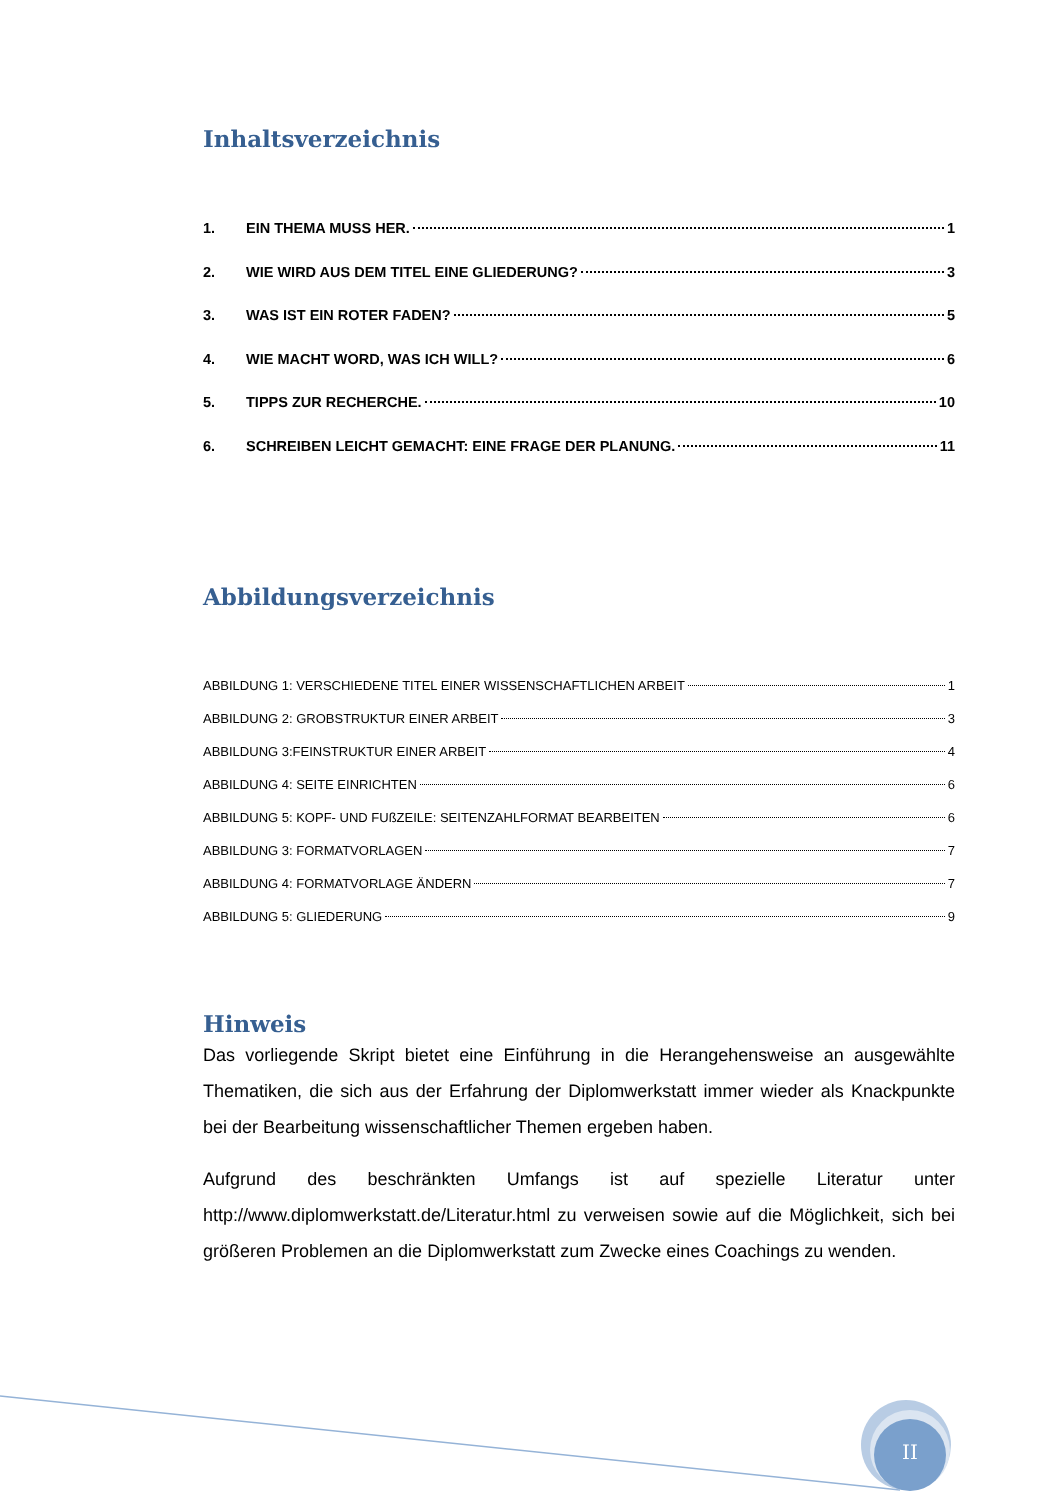Inhaltsverzeichnis
1. EIN THEMA MUSS HER. 1
2. WIE WIRD AUS DEM TITEL EINE GLIEDERUNG? 3
3. WAS IST EIN ROTER FADEN? 5
4. WIE MACHT WORD, WAS ICH WILL? 6
5. TIPPS ZUR RECHERCHE. 10
6. SCHREIBEN LEICHT GEMACHT: EINE FRAGE DER PLANUNG. 11
Abbildungsverzeichnis
ABBILDUNG 1: VERSCHIEDENE TITEL EINER WISSENSCHAFTLICHEN ARBEIT 1
ABBILDUNG 2: GROBSTRUKTUR EINER ARBEIT 3
ABBILDUNG 3:FEINSTRUKTUR EINER ARBEIT 4
ABBILDUNG 4: SEITE EINRICHTEN 6
ABBILDUNG 5: KOPF- UND FUßZEILE: SEITENZAHLFORMAT BEARBEITEN 6
ABBILDUNG 3: FORMATVORLAGEN 7
ABBILDUNG 4: FORMATVORLAGE ÄNDERN 7
ABBILDUNG 5: GLIEDERUNG 9
Hinweis
Das vorliegende Skript bietet eine Einführung in die Herangehensweise an ausgewählte Thematiken, die sich aus der Erfahrung der Diplomwerkstatt immer wieder als Knackpunkte bei der Bearbeitung wissenschaftlicher Themen ergeben haben.
Aufgrund des beschränkten Umfangs ist auf spezielle Literatur unter http://www.diplomwerkstatt.de/Literatur.html zu verweisen sowie auf die Möglichkeit, sich bei größeren Problemen an die Diplomwerkstatt zum Zwecke eines Coachings zu wenden.
II